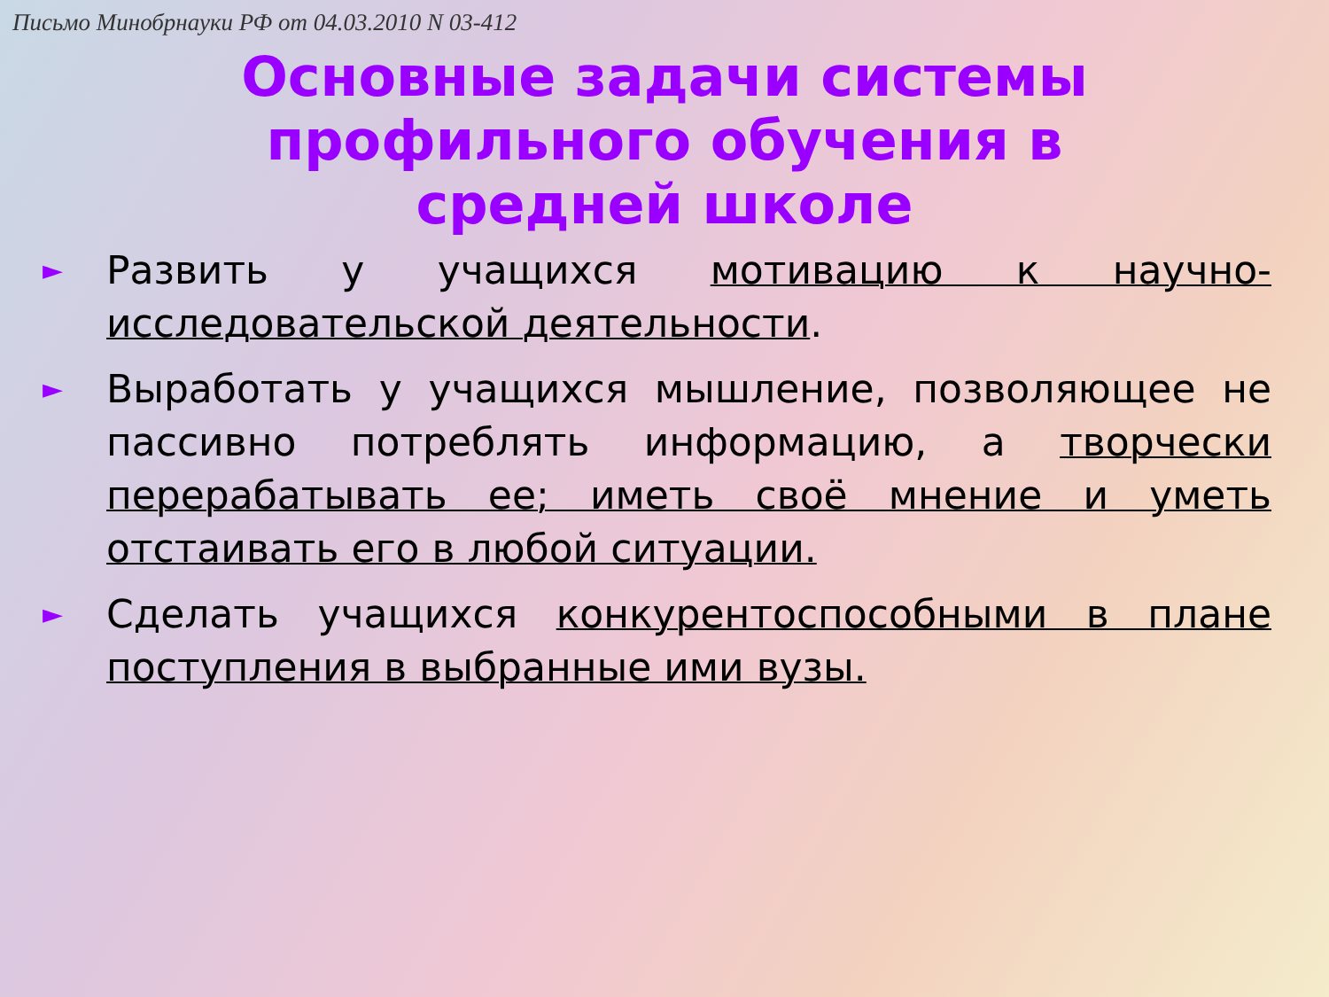Письмо Минобрнауки РФ от 04.03.2010 N 03-412
Основные задачи системы
профильного обучения в
средней школе
►
Развить у учащихся мотивацию к научно-исследовательской деятельности.
►
Выработать у учащихся мышление, позволяющее не пассивно потреблять информацию, а творчески перерабатывать ее; иметь своё мнение и уметь отстаивать его в любой ситуации.
►
Сделать учащихся конкурентоспособными в плане поступления в выбранные ими вузы.